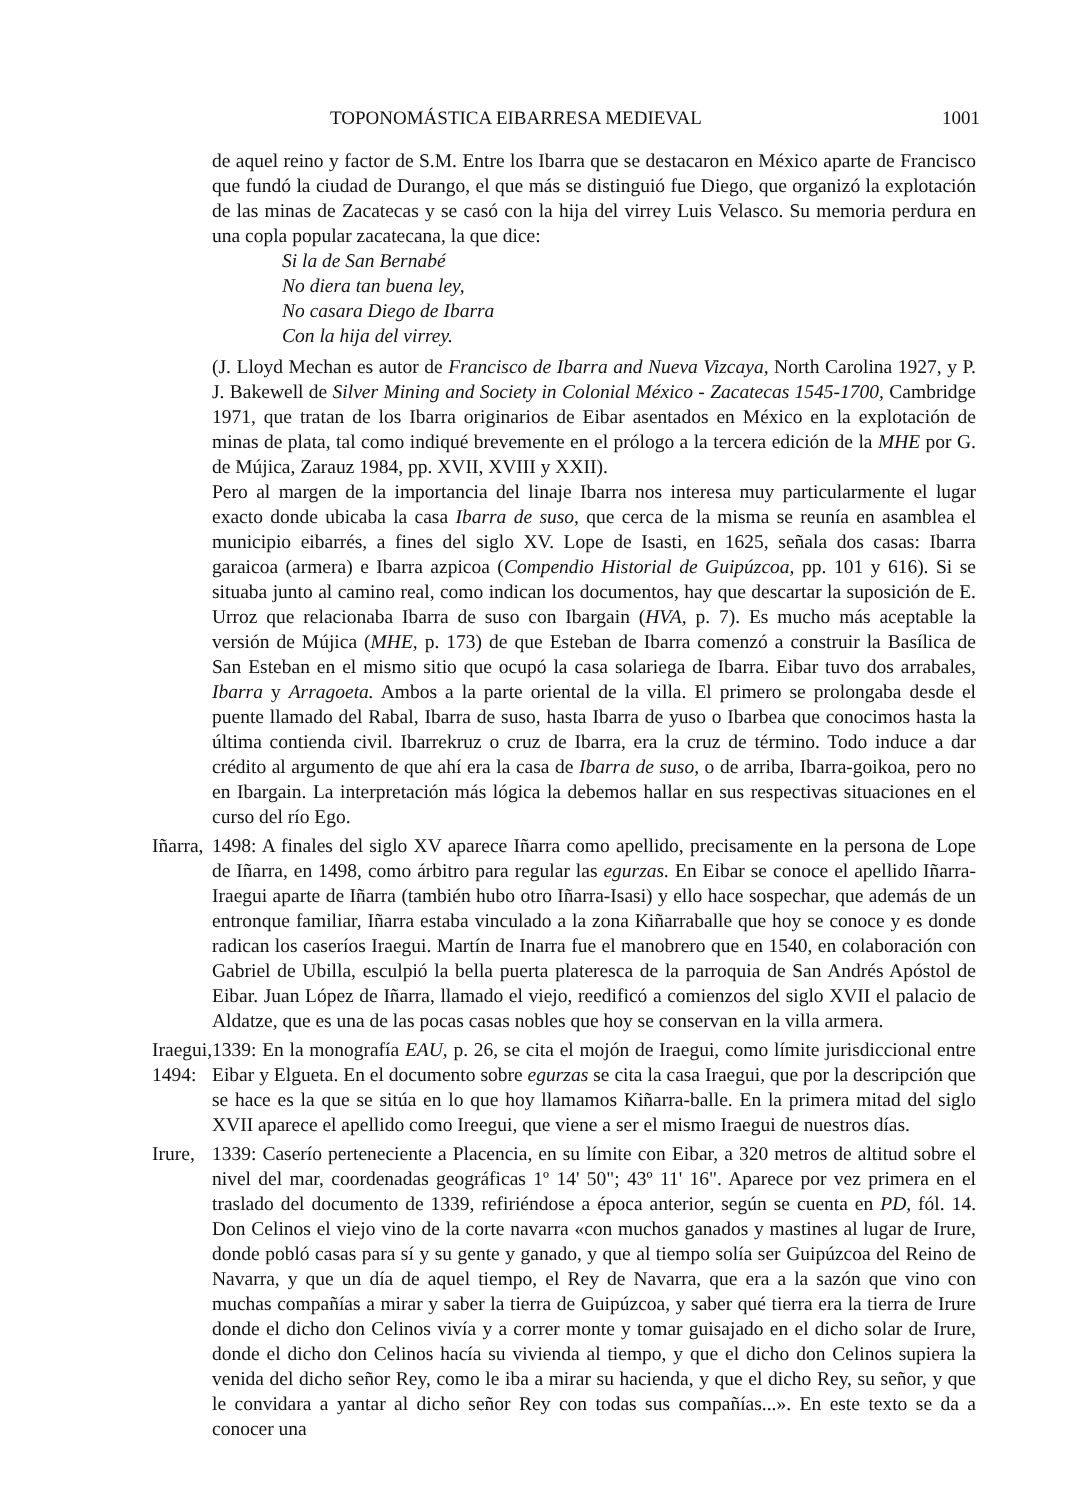TOPONOMÁSTICA EIBARRESA MEDIEVAL 1001
de aquel reino y factor de S.M. Entre los Ibarra que se destacaron en México aparte de Francisco que fundó la ciudad de Durango, el que más se distinguió fue Diego, que organizó la explotación de las minas de Zacatecas y se casó con la hija del virrey Luis Velasco. Su memoria perdura en una copla popular zacatecana, la que dice:
Si la de San Bernabé
No diera tan buena ley,
No casara Diego de Ibarra
Con la hija del virrey.
(J. Lloyd Mechan es autor de Francisco de Ibarra and Nueva Vizcaya, North Carolina 1927, y P. J. Bakewell de Silver Mining and Society in Colonial México - Zacatecas 1545-1700, Cambridge 1971, que tratan de los Ibarra originarios de Eibar asentados en México en la explotación de minas de plata, tal como indiqué brevemente en el prólogo a la tercera edición de la MHE por G. de Mújica, Zarauz 1984, pp. XVII, XVIII y XXII).
Pero al margen de la importancia del linaje Ibarra nos interesa muy particularmente el lugar exacto donde ubicaba la casa Ibarra de suso, que cerca de la misma se reunía en asamblea el municipio eibarrés, a fines del siglo XV. Lope de Isasti, en 1625, señala dos casas: Ibarra garaicoa (armera) e Ibarra azpicoa (Compendio Historial de Guipúzcoa, pp. 101 y 616). Si se situaba junto al camino real, como indican los documentos, hay que descartar la suposición de E. Urroz que relacionaba Ibarra de suso con Ibargain (HVA, p. 7). Es mucho más aceptable la versión de Mújica (MHE, p. 173) de que Esteban de Ibarra comenzó a construir la Basílica de San Esteban en el mismo sitio que ocupó la casa solariega de Ibarra. Eibar tuvo dos arrabales, Ibarra y Arragoeta. Ambos a la parte oriental de la villa. El primero se prolongaba desde el puente llamado del Rabal, Ibarra de suso, hasta Ibarra de yuso o Ibarbea que conocimos hasta la última contienda civil. Ibarrekruz o cruz de Ibarra, era la cruz de término. Todo induce a dar crédito al argumento de que ahí era la casa de Ibarra de suso, o de arriba, Ibarra-goikoa, pero no en Ibargain. La interpretación más lógica la debemos hallar en sus respectivas situaciones en el curso del río Ego.
Iñarra,
1498: A finales del siglo XV aparece Iñarra como apellido, precisamente en la persona de Lope de Iñarra, en 1498, como árbitro para regular las egurzas. En Eibar se conoce el apellido Iñarra-Iraegui aparte de Iñarra (también hubo otro Iñarra-Isasi) y ello hace sospechar, que además de un entronque familiar, Iñarra estaba vinculado a la zona Kiñarraballe que hoy se conoce y es donde radican los caseríos Iraegui. Martín de Inarra fue el manobrero que en 1540, en colaboración con Gabriel de Ubilla, esculpió la bella puerta plateresca de la parroquia de San Andrés Apóstol de Eibar. Juan López de Iñarra, llamado el viejo, reedificó a comienzos del siglo XVII el palacio de Aldatze, que es una de las pocas casas nobles que hoy se conservan en la villa armera.
Iraegui,
1494:
1339: En la monografía EAU, p. 26, se cita el mojón de Iraegui, como límite jurisdiccional entre Eibar y Elgueta. En el documento sobre egurzas se cita la casa Iraegui, que por la descripción que se hace es la que se sitúa en lo que hoy llamamos Kiñarra-balle. En la primera mitad del siglo XVII aparece el apellido como Ireegui, que viene a ser el mismo Iraegui de nuestros días.
Irure,
1339: Caserío perteneciente a Placencia, en su límite con Eibar, a 320 metros de altitud sobre el nivel del mar, coordenadas geográficas 1º 14' 50"; 43º 11' 16". Aparece por vez primera en el traslado del documento de 1339, refiriéndose a época anterior, según se cuenta en PD, fól. 14. Don Celinos el viejo vino de la corte navarra «con muchos ganados y mastines al lugar de Irure, donde pobló casas para sí y su gente y ganado, y que al tiempo solía ser Guipúzcoa del Reino de Navarra, y que un día de aquel tiempo, el Rey de Navarra, que era a la sazón que vino con muchas compañías a mirar y saber la tierra de Guipúzcoa, y saber qué tierra era la tierra de Irure donde el dicho don Celinos vivía y a correr monte y tomar guisajado en el dicho solar de Irure, donde el dicho don Celinos hacía su vivienda al tiempo, y que el dicho don Celinos supiera la venida del dicho señor Rey, como le iba a mirar su hacienda, y que el dicho Rey, su señor, y que le convidara a yantar al dicho señor Rey con todas sus compañías...». En este texto se da a conocer una